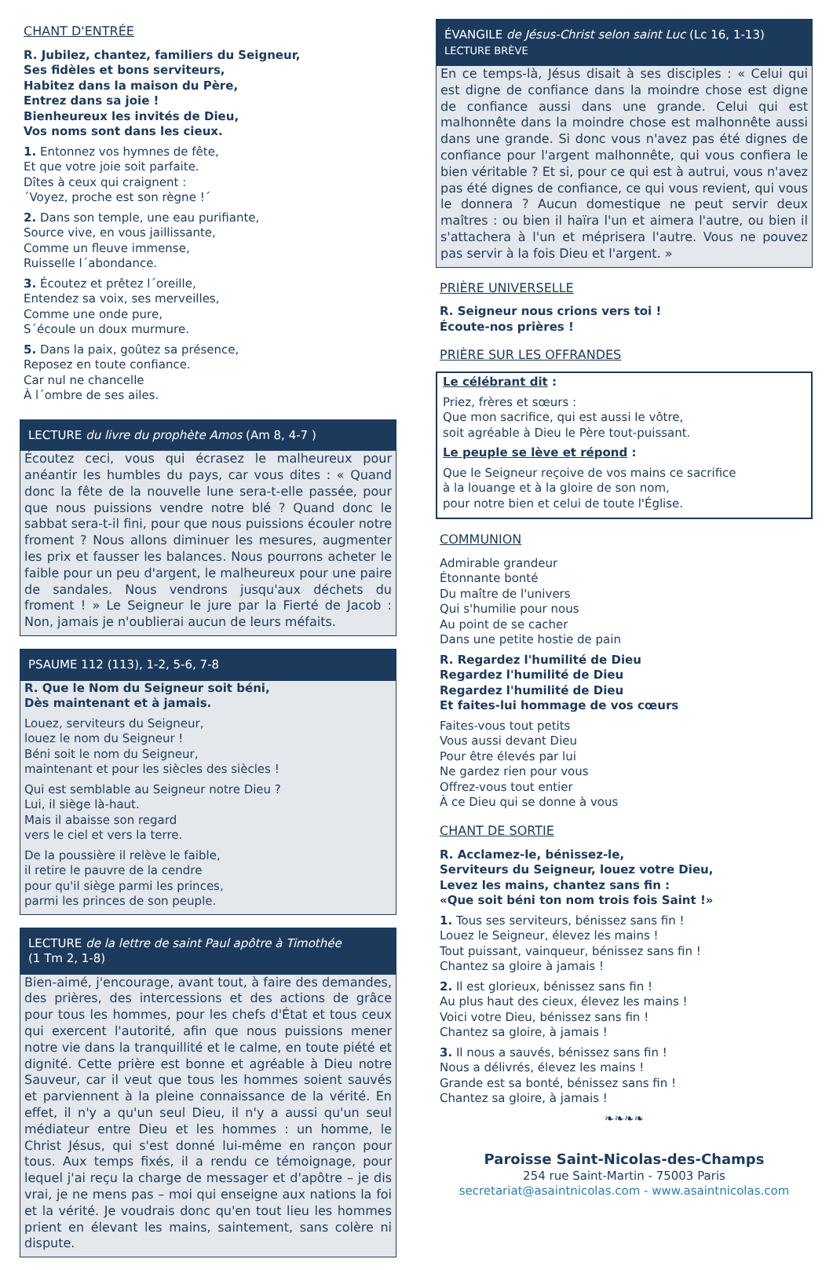CHANT D'ENTRÉE
R. Jubilez, chantez, familiers du Seigneur,
Ses fidèles et bons serviteurs,
Habitez dans la maison du Père,
Entrez dans sa joie !
Bienheureux les invités de Dieu,
Vos noms sont dans les cieux.
1. Entonnez vos hymnes de fête,
Et que votre joie soit parfaite.
Dîtes à ceux qui craignent :
´Voyez, proche est son règne !´
2. Dans son temple, une eau purifiante,
Source vive, en vous jaillissante,
Comme un fleuve immense,
Ruisselle l´abondance.
3. Écoutez et prêtez l´oreille,
Entendez sa voix, ses merveilles,
Comme une onde pure,
S´écoule un doux murmure.
5. Dans la paix, goûtez sa présence,
Reposez en toute confiance.
Car nul ne chancelle
À l´ombre de ses ailes.
LECTURE du livre du prophète Amos (Am 8, 4-7 )
Écoutez ceci, vous qui écrasez le malheureux pour anéantir les humbles du pays, car vous dites : « Quand donc la fête de la nouvelle lune sera-t-elle passée, pour que nous puissions vendre notre blé ? Quand donc le sabbat sera-t-il fini, pour que nous puissions écouler notre froment ? Nous allons diminuer les mesures, augmenter les prix et fausser les balances. Nous pourrons acheter le faible pour un peu d'argent, le malheureux pour une paire de sandales. Nous vendrons jusqu'aux déchets du froment ! » Le Seigneur le jure par la Fierté de Jacob : Non, jamais je n'oublierai aucun de leurs méfaits.
PSAUME 112 (113), 1-2, 5-6, 7-8
R. Que le Nom du Seigneur soit béni,
Dès maintenant et à jamais.
Louez, serviteurs du Seigneur,
louez le nom du Seigneur !
Béni soit le nom du Seigneur,
maintenant et pour les siècles des siècles !
Qui est semblable au Seigneur notre Dieu ?
Lui, il siège là-haut.
Mais il abaisse son regard
vers le ciel et vers la terre.
De la poussière il relève le faible,
il retire le pauvre de la cendre
pour qu'il siège parmi les princes,
parmi les princes de son peuple.
LECTURE de la lettre de saint Paul apôtre à Timothée
(1 Tm 2, 1-8)
Bien-aimé, j'encourage, avant tout, à faire des demandes, des prières, des intercessions et des actions de grâce pour tous les hommes, pour les chefs d'État et tous ceux qui exercent l'autorité, afin que nous puissions mener notre vie dans la tranquillité et le calme, en toute piété et dignité. Cette prière est bonne et agréable à Dieu notre Sauveur, car il veut que tous les hommes soient sauvés et parviennent à la pleine connaissance de la vérité. En effet, il n'y a qu'un seul Dieu, il n'y a aussi qu'un seul médiateur entre Dieu et les hommes : un homme, le Christ Jésus, qui s'est donné lui-même en rançon pour tous. Aux temps fixés, il a rendu ce témoignage, pour lequel j'ai reçu la charge de messager et d'apôtre – je dis vrai, je ne mens pas – moi qui enseigne aux nations la foi et la vérité. Je voudrais donc qu'en tout lieu les hommes prient en élevant les mains, saintement, sans colère ni dispute.
ÉVANGILE de Jésus-Christ selon saint Luc (Lc 16, 1-13)
LECTURE BRÈVE
En ce temps-là, Jésus disait à ses disciples : « Celui qui est digne de confiance dans la moindre chose est digne de confiance aussi dans une grande. Celui qui est malhonnête dans la moindre chose est malhonnête aussi dans une grande. Si donc vous n'avez pas été dignes de confiance pour l'argent malhonnête, qui vous confiera le bien véritable ? Et si, pour ce qui est à autrui, vous n'avez pas été dignes de confiance, ce qui vous revient, qui vous le donnera ? Aucun domestique ne peut servir deux maîtres : ou bien il haïra l'un et aimera l'autre, ou bien il s'attachera à l'un et méprisera l'autre. Vous ne pouvez pas servir à la fois Dieu et l'argent. »
PRIÈRE UNIVERSELLE
R. Seigneur nous crions vers toi !
Écoute-nos prières !
PRIÈRE SUR LES OFFRANDES
Le célébrant dit :
Priez, frères et sœurs :
Que mon sacrifice, qui est aussi le vôtre,
soit agréable à Dieu le Père tout-puissant.
Le peuple se lève et répond :
Que le Seigneur reçoive de vos mains ce sacrifice
à la louange et à la gloire de son nom,
pour notre bien et celui de toute l'Église.
COMMUNION
Admirable grandeur
Étonnante bonté
Du maître de l'univers
Qui s'humilie pour nous
Au point de se cacher
Dans une petite hostie de pain
R. Regardez l'humilité de Dieu
Regardez l'humilité de Dieu
Regardez l'humilité de Dieu
Et faites-lui hommage de vos cœurs
Faites-vous tout petits
Vous aussi devant Dieu
Pour être élevés par lui
Ne gardez rien pour vous
Offrez-vous tout entier
À ce Dieu qui se donne à vous
CHANT DE SORTIE
R. Acclamez-le, bénissez-le,
Serviteurs du Seigneur, louez votre Dieu,
Levez les mains, chantez sans fin :
«Que soit béni ton nom trois fois Saint !»
1. Tous ses serviteurs, bénissez sans fin !
Louez le Seigneur, élevez les mains !
Tout puissant, vainqueur, bénissez sans fin !
Chantez sa gloire à jamais !
2. Il est glorieux, bénissez sans fin !
Au plus haut des cieux, élevez les mains !
Voici votre Dieu, bénissez sans fin !
Chantez sa gloire, à jamais !
3. Il nous a sauvés, bénissez sans fin !
Nous a délivrés, élevez les mains !
Grande est sa bonté, bénissez sans fin !
Chantez sa gloire, à jamais !
❧❧❧❧
Paroisse Saint-Nicolas-des-Champs
254 rue Saint-Martin - 75003 Paris
secretariat@asaintnicolas.com - www.asaintnicolas.com